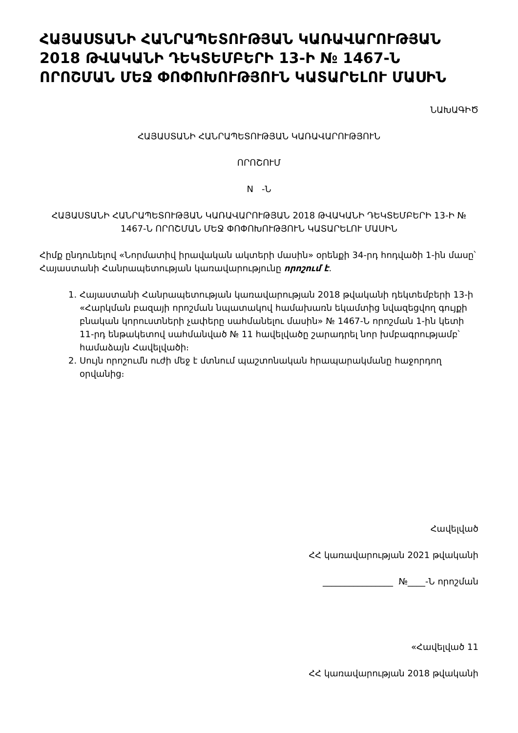ՀԱՅԱՍՏԱՆԻ ՀԱՆՐԱՊԵՏՈՒԹՅԱՆ ԿԱՌԱՎԱՐՈՒԹՅԱՆ 2018 ԹՎԱԿԱՆԻ ԴԵԿՏԵՄԲԵՐԻ 13-Ի № 1467-Ն ՈՐՈՇՄԱՆ ՄԵՋ ՓՈՓՈԽՈՒԹՅՈՒՆ ԿԱՏԱՐԵԼՈՒ ՄԱՍԻՆ
ՆԱԽԱԳԻԾ
ՀԱՅԱՍՏԱՆԻ ՀԱՆՐԱՊԵՏՈՒԹՅԱՆ ԿԱՌԱՎԱՐՈՒԹՅՈՒՆ
ՈՐՈՇՈՒՄ
N -Ն
ՀԱՅԱՍՏԱՆԻ ՀԱՆՐԱՊԵՏՈՒԹՅԱՆ ԿԱՌԱՎԱՐՈՒԹՅԱՆ 2018 ԹՎԱԿԱՆԻ ԴԵԿՏԵՄԲԵՐԻ 13-Ի № 1467-Ն ՈՐՈՇՄԱՆ ՄԵՋ ՓՈՓՈԽՈՒԹՅՈՒՆ ԿԱՏԱՐԵԼՈՒ ՄԱՍԻՆ
Հիմք ընդունելով «Նորմատիվ իրավական ակտերի մասին» օրենքի 34-րդ հոդվածի 1-ին մասը՝ Հայաստանի Հանրապետության կառավարությունը որոշում է.
1. Հայաստանի Հանրապետության կառավարության 2018 թվականի դեկտեմբերի 13-ի «Հարկման բազայի որոշման նպատակով համախառն եկամտից նվազեցվող գույքի բնական կորուստների չափերը սահմանելու մասին» № 1467-Ն որոշման 1-ին կետի 11-րդ ենթակետով սահմանված № 11 հավելվածը շարադրել նոր խմբագրությամբ՝ համաձայն Հավելվածի։
2. Սույն որոշումն ուժի մեջ է մտնում պաշտոնական հրապարակմանը հաջորդող օրվանից։
Հավելված
ՀՀ կառավարության 2021 թվականի
________________ №____-Ն որոշման
«Հավելված 11
ՀՀ կառավարության 2018 թվականի